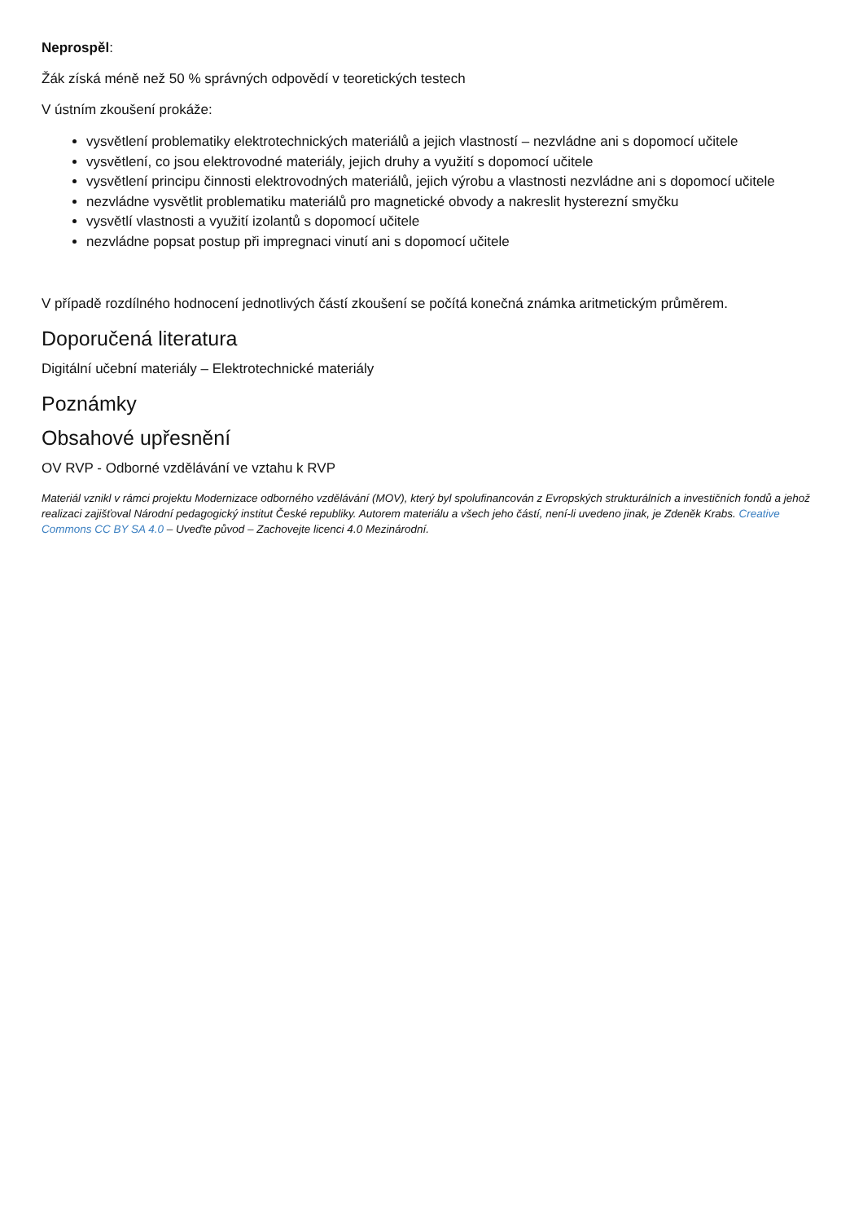Neprospěl:
Žák získá méně než 50 % správných odpovědí v teoretických testech
V ústním zkoušení prokáže:
vysvětlení problematiky elektrotechnických materiálů a jejich vlastností – nezvládne ani s dopomocí učitele
vysvětlení, co jsou elektrovodné materiály, jejich druhy a využití s dopomocí učitele
vysvětlení principu činnosti elektrovodných materiálů, jejich výrobu a vlastnosti nezvládne ani s dopomocí učitele
nezvládne vysvětlit problematiku materiálů pro magnetické obvody a nakreslit hysterezní smyčku
vysvětlí vlastnosti a využití izolantů s dopomocí učitele
nezvládne popsat postup při impregnaci vinutí ani s dopomocí učitele
V případě rozdílného hodnocení jednotlivých částí zkoušení se počítá konečná známka aritmetickým průměrem.
Doporučená literatura
Digitální učební materiály – Elektrotechnické materiály
Poznámky
Obsahové upřesnění
OV RVP - Odborné vzdělávání ve vztahu k RVP
Materiál vznikl v rámci projektu Modernizace odborného vzdělávání (MOV), který byl spolufinancován z Evropských strukturálních a investičních fondů a jehož realizaci zajišťoval Národní pedagogický institut České republiky. Autorem materiálu a všech jeho částí, není-li uvedeno jinak, je Zdeněk Krabs. Creative Commons CC BY SA 4.0 – Uveďte původ – Zachovejte licenci 4.0 Mezinárodní.